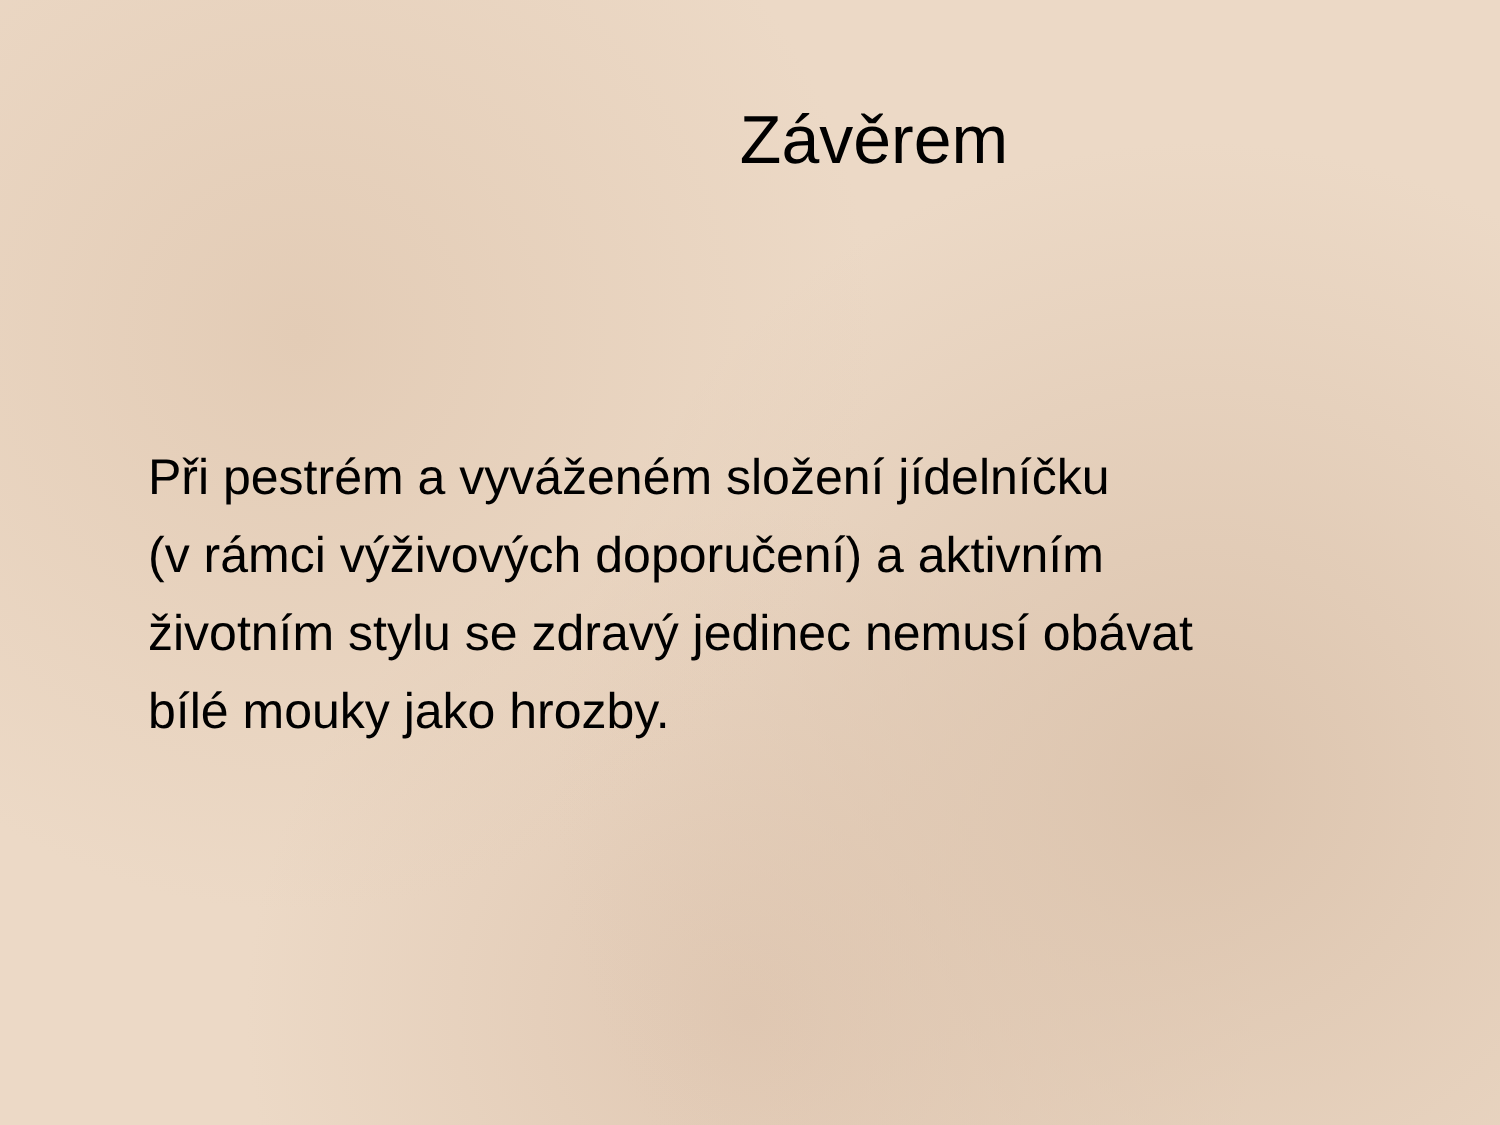Závěrem
Při pestrém a vyváženém složení jídelníčku
(v rámci výživových doporučení) a aktivním
životním stylu se zdravý jedinec nemusí obávat
bílé mouky jako hrozby.